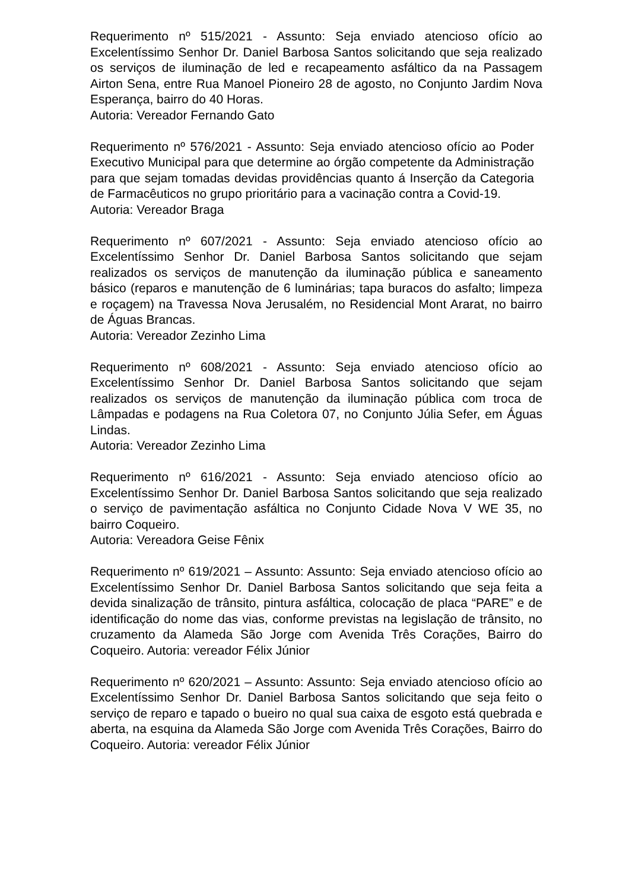Requerimento nº 515/2021 - Assunto: Seja enviado atencioso ofício ao Excelentíssimo Senhor Dr. Daniel Barbosa Santos solicitando que seja realizado os serviços de iluminação de led e recapeamento asfáltico da na Passagem Airton Sena, entre Rua Manoel Pioneiro 28 de agosto, no Conjunto Jardim Nova Esperança, bairro do 40 Horas.
Autoria: Vereador Fernando Gato
Requerimento nº 576/2021 - Assunto: Seja enviado atencioso ofício ao Poder Executivo Municipal para que determine ao órgão competente da Administração para que sejam tomadas devidas providências quanto á Inserção da Categoria de Farmacêuticos no grupo prioritário para a vacinação contra a Covid-19.
Autoria: Vereador Braga
Requerimento nº 607/2021 - Assunto: Seja enviado atencioso ofício ao Excelentíssimo Senhor Dr. Daniel Barbosa Santos solicitando que sejam realizados os serviços de manutenção da iluminação pública e saneamento básico (reparos e manutenção de 6 luminárias; tapa buracos do asfalto; limpeza e roçagem) na Travessa Nova Jerusalém, no Residencial Mont Ararat, no bairro de Águas Brancas.
Autoria: Vereador Zezinho Lima
Requerimento nº 608/2021 - Assunto: Seja enviado atencioso ofício ao Excelentíssimo Senhor Dr. Daniel Barbosa Santos solicitando que sejam realizados os serviços de manutenção da iluminação pública com troca de Lâmpadas e podagens na Rua Coletora 07, no Conjunto Júlia Sefer, em Águas Lindas.
Autoria: Vereador Zezinho Lima
Requerimento nº 616/2021 - Assunto: Seja enviado atencioso ofício ao Excelentíssimo Senhor Dr. Daniel Barbosa Santos solicitando que seja realizado o serviço de pavimentação asfáltica no Conjunto Cidade Nova V WE 35, no bairro Coqueiro.
Autoria: Vereadora Geise Fênix
Requerimento nº 619/2021 – Assunto: Assunto: Seja enviado atencioso ofício ao Excelentíssimo Senhor Dr. Daniel Barbosa Santos solicitando que seja feita a devida sinalização de trânsito, pintura asfáltica, colocação de placa “PARE” e de identificação do nome das vias, conforme previstas na legislação de trânsito, no cruzamento da Alameda São Jorge com Avenida Três Corações, Bairro do Coqueiro. Autoria: vereador Félix Júnior
Requerimento nº 620/2021 – Assunto: Assunto: Seja enviado atencioso ofício ao Excelentíssimo Senhor Dr. Daniel Barbosa Santos solicitando que seja feito o serviço de reparo e tapado o bueiro no qual sua caixa de esgoto está quebrada e aberta, na esquina da Alameda São Jorge com Avenida Três Corações, Bairro do Coqueiro. Autoria: vereador Félix Júnior